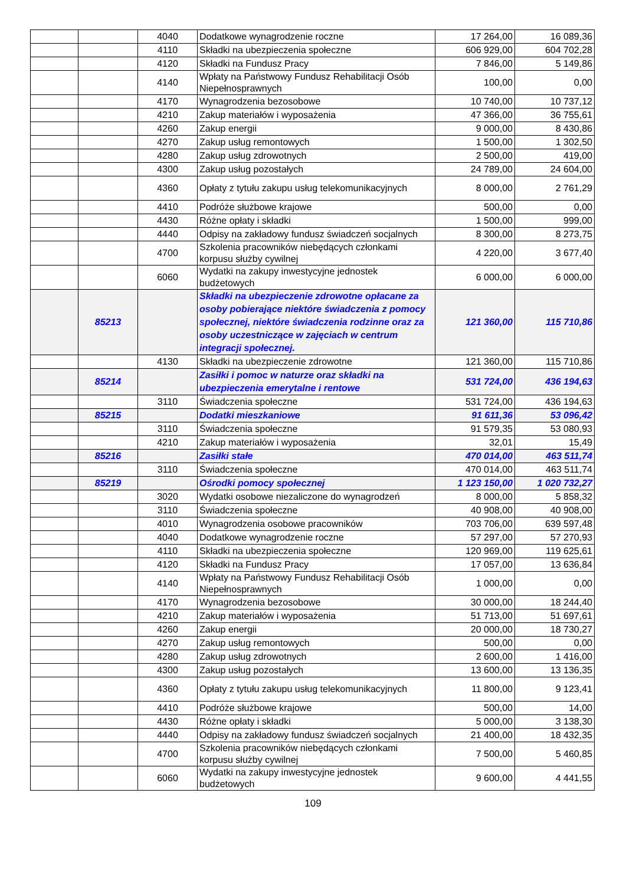| | | 4040 | Dodatkowe wynagrodzenie roczne | 17 264,00 | 16 089,36 |
| | | 4110 | Składki na ubezpieczenia społeczne | 606 929,00 | 604 702,28 |
| | | 4120 | Składki na Fundusz Pracy | 7 846,00 | 5 149,86 |
| | | 4140 | Wpłaty na Państwowy Fundusz Rehabilitacji Osób Niepełnosprawnych | 100,00 | 0,00 |
| | | 4170 | Wynagrodzenia bezosobowe | 10 740,00 | 10 737,12 |
| | | 4210 | Zakup materiałów i wyposażenia | 47 366,00 | 36 755,61 |
| | | 4260 | Zakup energii | 9 000,00 | 8 430,86 |
| | | 4270 | Zakup usług remontowych | 1 500,00 | 1 302,50 |
| | | 4280 | Zakup usług zdrowotnych | 2 500,00 | 419,00 |
| | | 4300 | Zakup usług pozostałych | 24 789,00 | 24 604,00 |
| | | 4360 | Opłaty z tytułu zakupu usług telekomunikacyjnych | 8 000,00 | 2 761,29 |
| | | 4410 | Podróże służbowe krajowe | 500,00 | 0,00 |
| | | 4430 | Różne opłaty i składki | 1 500,00 | 999,00 |
| | | 4440 | Odpisy na zakładowy fundusz świadczeń socjalnych | 8 300,00 | 8 273,75 |
| | | 4700 | Szkolenia pracowników niebędących członkami korpusu służby cywilnej | 4 220,00 | 3 677,40 |
| | | 6060 | Wydatki na zakupy inwestycyjne jednostek budżetowych | 6 000,00 | 6 000,00 |
| | 85213 | | Składki na ubezpieczenie zdrowotne opłacane za osoby pobierające niektóre świadczenia z pomocy społecznej, niektóre świadczenia rodzinne oraz za osoby uczestniczące w zajęciach w centrum integracji społecznej. | 121 360,00 | 115 710,86 |
| | | 4130 | Składki na ubezpieczenie zdrowotne | 121 360,00 | 115 710,86 |
| | 85214 | | Zasiłki i pomoc w naturze oraz składki na ubezpieczenia emerytalne i rentowe | 531 724,00 | 436 194,63 |
| | | 3110 | Świadczenia społeczne | 531 724,00 | 436 194,63 |
| | 85215 | | Dodatki mieszkaniowe | 91 611,36 | 53 096,42 |
| | | 3110 | Świadczenia społeczne | 91 579,35 | 53 080,93 |
| | | 4210 | Zakup materiałów i wyposażenia | 32,01 | 15,49 |
| | 85216 | | Zasiłki stałe | 470 014,00 | 463 511,74 |
| | | 3110 | Świadczenia społeczne | 470 014,00 | 463 511,74 |
| | 85219 | | Ośrodki pomocy społecznej | 1 123 150,00 | 1 020 732,27 |
| | | 3020 | Wydatki osobowe niezaliczone do wynagrodzeń | 8 000,00 | 5 858,32 |
| | | 3110 | Świadczenia społeczne | 40 908,00 | 40 908,00 |
| | | 4010 | Wynagrodzenia osobowe pracowników | 703 706,00 | 639 597,48 |
| | | 4040 | Dodatkowe wynagrodzenie roczne | 57 297,00 | 57 270,93 |
| | | 4110 | Składki na ubezpieczenia społeczne | 120 969,00 | 119 625,61 |
| | | 4120 | Składki na Fundusz Pracy | 17 057,00 | 13 636,84 |
| | | 4140 | Wpłaty na Państwowy Fundusz Rehabilitacji Osób Niepełnosprawnych | 1 000,00 | 0,00 |
| | | 4170 | Wynagrodzenia bezosobowe | 30 000,00 | 18 244,40 |
| | | 4210 | Zakup materiałów i wyposażenia | 51 713,00 | 51 697,61 |
| | | 4260 | Zakup energii | 20 000,00 | 18 730,27 |
| | | 4270 | Zakup usług remontowych | 500,00 | 0,00 |
| | | 4280 | Zakup usług zdrowotnych | 2 600,00 | 1 416,00 |
| | | 4300 | Zakup usług pozostałych | 13 600,00 | 13 136,35 |
| | | 4360 | Opłaty z tytułu zakupu usług telekomunikacyjnych | 11 800,00 | 9 123,41 |
| | | 4410 | Podróże służbowe krajowe | 500,00 | 14,00 |
| | | 4430 | Różne opłaty i składki | 5 000,00 | 3 138,30 |
| | | 4440 | Odpisy na zakładowy fundusz świadczeń socjalnych | 21 400,00 | 18 432,35 |
| | | 4700 | Szkolenia pracowników niebędących członkami korpusu służby cywilnej | 7 500,00 | 5 460,85 |
| | | 6060 | Wydatki na zakupy inwestycyjne jednostek budżetowych | 9 600,00 | 4 441,55 |
109